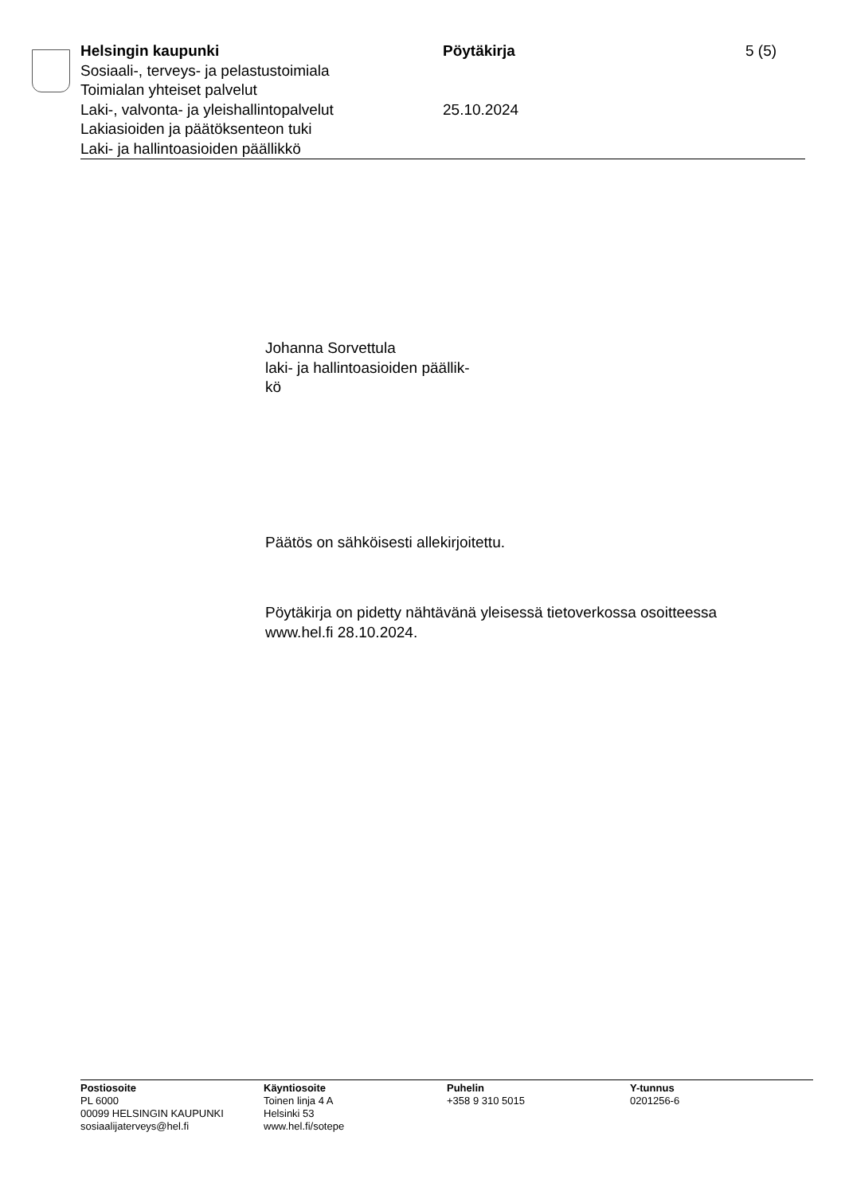Helsingin kaupunki Pöytäkirja 5 (5)
Sosiaali-, terveys- ja pelastustoimiala
Toimialan yhteiset palvelut
Laki-, valvonta- ja yleishallintopalvelut
25.10.2024
Lakiasioiden ja päätöksenteon tuki
Laki- ja hallintoasioiden päällikkö
Johanna Sorvettula
laki- ja hallintoasioiden päällik-
kö
Päätös on sähköisesti allekirjoitettu.
Pöytäkirja on pidetty nähtävänä yleisessä tietoverkossa osoitteessa
www.hel.fi 28.10.2024.
Postiosoite
PL 6000
00099 HELSINGIN KAUPUNKI
sosiaalijaterveys@hel.fi
Käyntiosoite
Toinen linja 4 A
Helsinki 53
www.hel.fi/sotepe
Puhelin
+358 9 310 5015
Y-tunnus
0201256-6